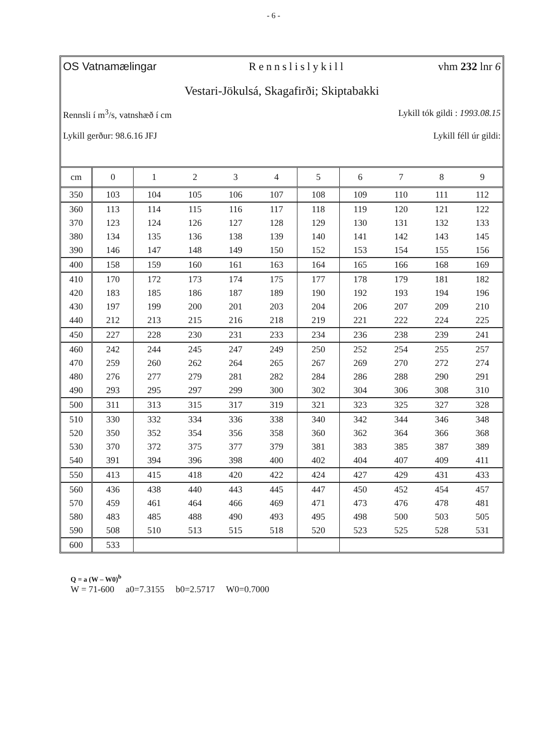- 6 -
OS Vatnamælingar Rennslislykill vhm 232 lnr 6
Vestari-Jökulsá, Skagafirði; Skiptabakki
Rennsli í m<sup>3</sup>/s, vatnshæð í cm Lykill tók gildi : 1993.08.15
Lykill gerður: 98.6.16 JFJ Lykill féll úr gildi:
| cm | 0 | 1 | 2 | 3 | 4 | 5 | 6 | 7 | 8 | 9 |
| --- | --- | --- | --- | --- | --- | --- | --- | --- | --- | --- |
| 350 | 103 | 104 | 105 | 106 | 107 | 108 | 109 | 110 | 111 | 112 |
| 360 | 113 | 114 | 115 | 116 | 117 | 118 | 119 | 120 | 121 | 122 |
| 370 | 123 | 124 | 126 | 127 | 128 | 129 | 130 | 131 | 132 | 133 |
| 380 | 134 | 135 | 136 | 138 | 139 | 140 | 141 | 142 | 143 | 145 |
| 390 | 146 | 147 | 148 | 149 | 150 | 152 | 153 | 154 | 155 | 156 |
| 400 | 158 | 159 | 160 | 161 | 163 | 164 | 165 | 166 | 168 | 169 |
| 410 | 170 | 172 | 173 | 174 | 175 | 177 | 178 | 179 | 181 | 182 |
| 420 | 183 | 185 | 186 | 187 | 189 | 190 | 192 | 193 | 194 | 196 |
| 430 | 197 | 199 | 200 | 201 | 203 | 204 | 206 | 207 | 209 | 210 |
| 440 | 212 | 213 | 215 | 216 | 218 | 219 | 221 | 222 | 224 | 225 |
| 450 | 227 | 228 | 230 | 231 | 233 | 234 | 236 | 238 | 239 | 241 |
| 460 | 242 | 244 | 245 | 247 | 249 | 250 | 252 | 254 | 255 | 257 |
| 470 | 259 | 260 | 262 | 264 | 265 | 267 | 269 | 270 | 272 | 274 |
| 480 | 276 | 277 | 279 | 281 | 282 | 284 | 286 | 288 | 290 | 291 |
| 490 | 293 | 295 | 297 | 299 | 300 | 302 | 304 | 306 | 308 | 310 |
| 500 | 311 | 313 | 315 | 317 | 319 | 321 | 323 | 325 | 327 | 328 |
| 510 | 330 | 332 | 334 | 336 | 338 | 340 | 342 | 344 | 346 | 348 |
| 520 | 350 | 352 | 354 | 356 | 358 | 360 | 362 | 364 | 366 | 368 |
| 530 | 370 | 372 | 375 | 377 | 379 | 381 | 383 | 385 | 387 | 389 |
| 540 | 391 | 394 | 396 | 398 | 400 | 402 | 404 | 407 | 409 | 411 |
| 550 | 413 | 415 | 418 | 420 | 422 | 424 | 427 | 429 | 431 | 433 |
| 560 | 436 | 438 | 440 | 443 | 445 | 447 | 450 | 452 | 454 | 457 |
| 570 | 459 | 461 | 464 | 466 | 469 | 471 | 473 | 476 | 478 | 481 |
| 580 | 483 | 485 | 488 | 490 | 493 | 495 | 498 | 500 | 503 | 505 |
| 590 | 508 | 510 | 513 | 515 | 518 | 520 | 523 | 525 | 528 | 531 |
| 600 | 533 | | | | | | | | | |
Q = a (W – W0)<sup>b</sup>
W = 71-600 a0=7.3155 b0=2.5717 W0=0.7000